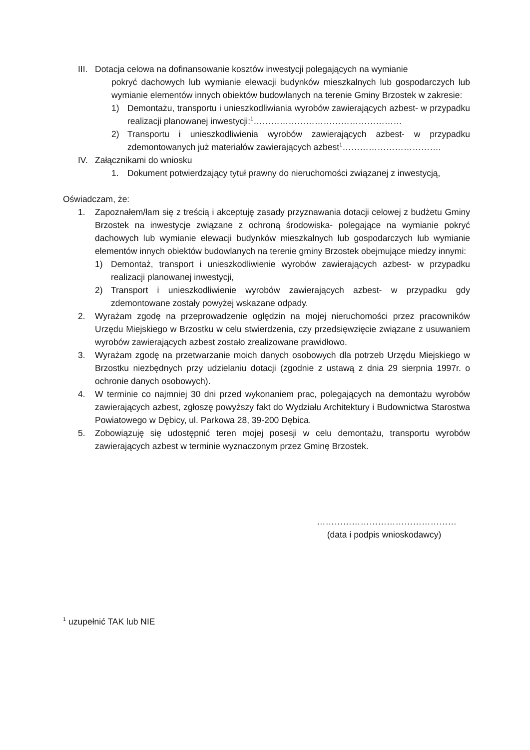III.
Dotacja celowa na dofinansowanie kosztów inwestycji polegających na wymianie
pokryć dachowych lub wymianie elewacji budynków mieszkalnych lub gospodarczych lub wymianie elementów innych obiektów budowlanych na terenie Gminy Brzostek w zakresie:
1) Demontażu, transportu i unieszkodliwiania wyrobów zawierających azbest- w przypadku realizacji planowanej inwestycji:<sup>1</sup>……………………………………………
2) Transportu i unieszkodliwienia wyrobów zawierających azbest- w przypadku zdemontowanych już materiałów zawierających azbest<sup>1</sup>…………………………….
IV. Załącznikami do wniosku
1. Dokument potwierdzający tytuł prawny do nieruchomości związanej z inwestycją,
Oświadczam, że:
1. Zapoznałem/łam się z treścią i akceptuję zasady przyznawania dotacji celowej z budżetu Gminy Brzostek na inwestycje związane z ochroną środowiska- polegające na wymianie pokryć dachowych lub wymianie elewacji budynków mieszkalnych lub gospodarczych lub wymianie elementów innych obiektów budowlanych na terenie gminy Brzostek obejmujące miedzy innymi:
1) Demontaż, transport i unieszkodliwienie wyrobów zawierających azbest- w przypadku realizacji planowanej inwestycji,
2) Transport i unieszkodliwienie wyrobów zawierających azbest- w przypadku gdy zdemontowane zostały powyżej wskazane odpady.
2. Wyrażam zgodę na przeprowadzenie oględzin na mojej nieruchomości przez pracowników Urzędu Miejskiego w Brzostku w celu stwierdzenia, czy przedsięwzięcie związane z usuwaniem wyrobów zawierających azbest zostało zrealizowane prawidłowo.
3. Wyrażam zgodę na przetwarzanie moich danych osobowych dla potrzeb Urzędu Miejskiego w Brzostku niezbędnych przy udzielaniu dotacji (zgodnie z ustawą z dnia 29 sierpnia 1997r. o ochronie danych osobowych).
4. W terminie co najmniej 30 dni przed wykonaniem prac, polegających na demontażu wyrobów zawierających azbest, zgłoszę powyższy fakt do Wydziału Architektury i Budownictwa Starostwa Powiatowego w Dębicy, ul. Parkowa 28, 39-200 Dębica.
5. Zobowiązuję się udostępnić teren mojej posesji w celu demontażu, transportu wyrobów zawierających azbest w terminie wyznaczonym przez Gminę Brzostek.
…………………………………………
(data i podpis wnioskodawcy)
<sup>1</sup> uzupełnić TAK lub NIE